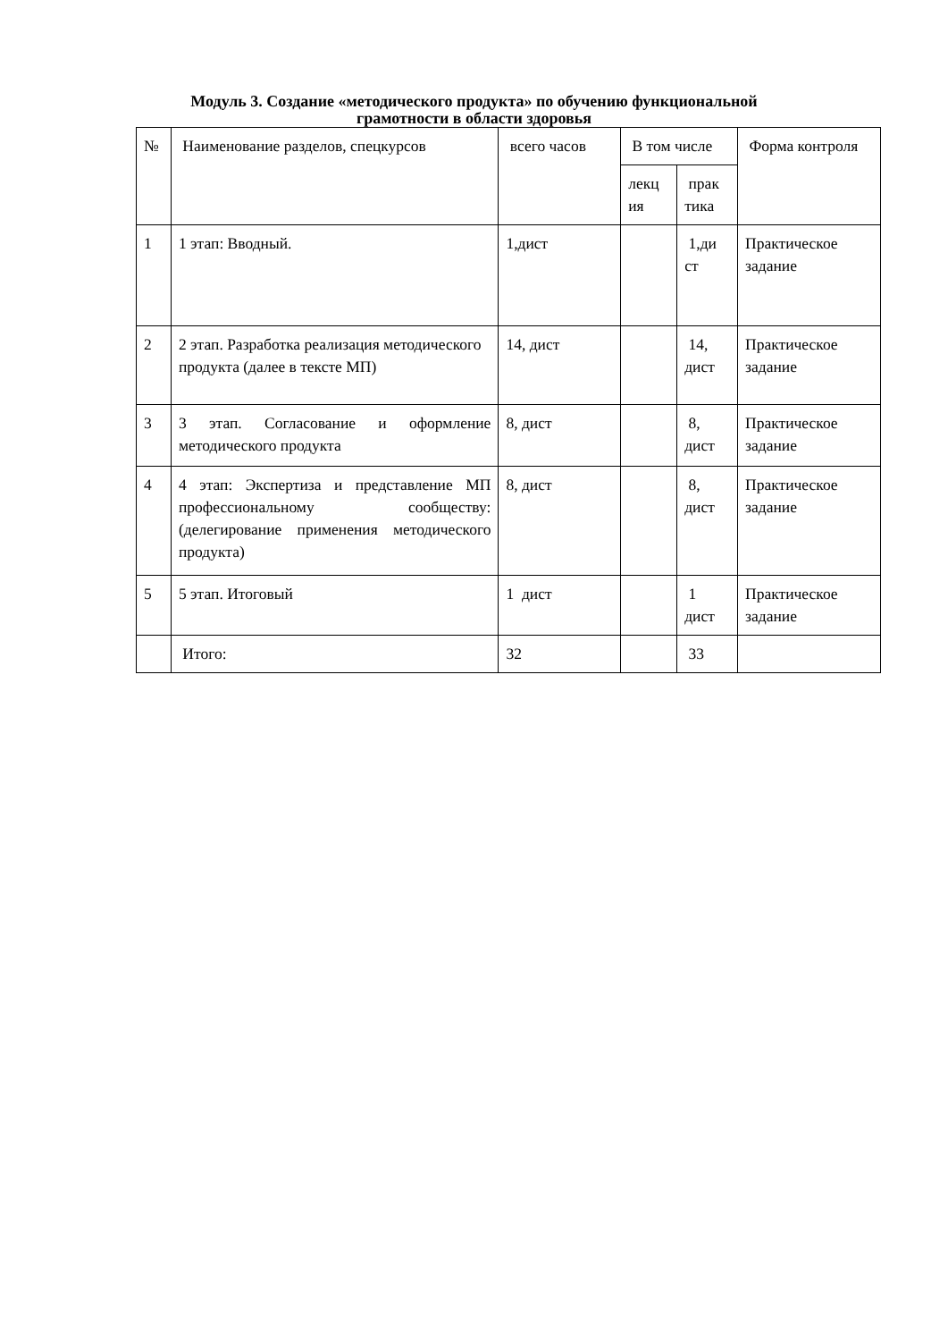Модуль 3. Создание «методического продукта» по обучению функциональной
грамотности в области здоровья
| № | Наименование разделов, спецкурсов | всего часов | В том числе | | Форма контроля |
| | | | лекц ия | прак тика | |
| 1 | 1 этап: Вводный. | 1,дист | | 1,ди ст | Практическое задание |
| 2 | 2 этап. Разработка реализация методического продукта (далее в тексте МП) | 14, дист | | 14, дист | Практическое задание |
| 3 | 3 этап. Согласование и оформление методического продукта | 8, дист | | 8, дист | Практическое задание |
| 4 | 4 этап: Экспертиза и представление МП профессиональному сообществу: (делегирование применения методического продукта) | 8, дист | | 8, дист | Практическое задание |
| 5 | 5 этап. Итоговый | 1 дист | | 1 дист | Практическое задание |
| | Итого: | 32 | | 33 | |